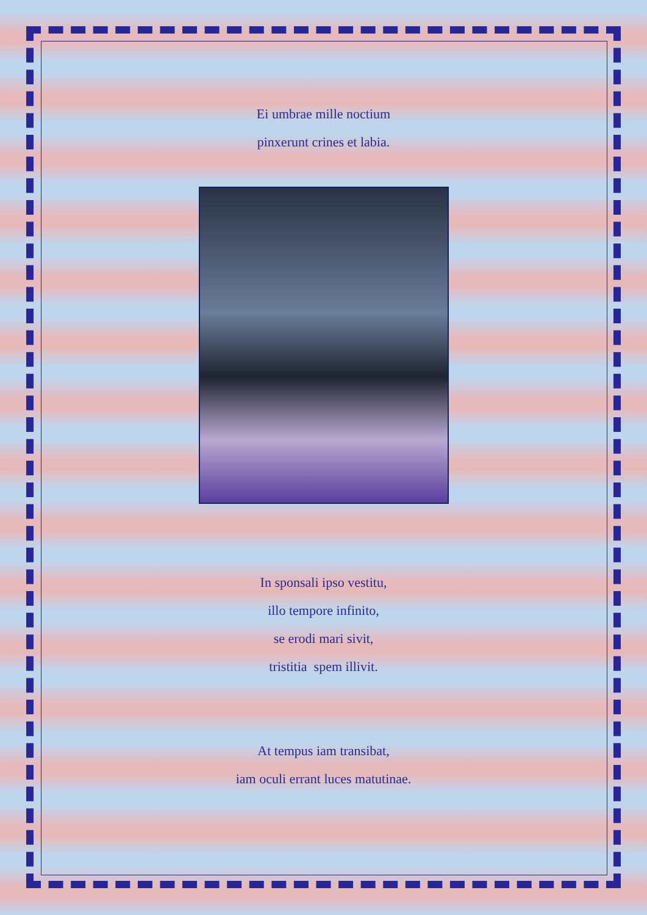Ei umbrae mille noctium
pinxerunt crines et labia.
In sponsali ipso vestitu,
illo tempore infinito,
se erodi mari sivit,
tristitia spem illivit.
At tempus iam transibat,
iam oculi errant luces matutinae.